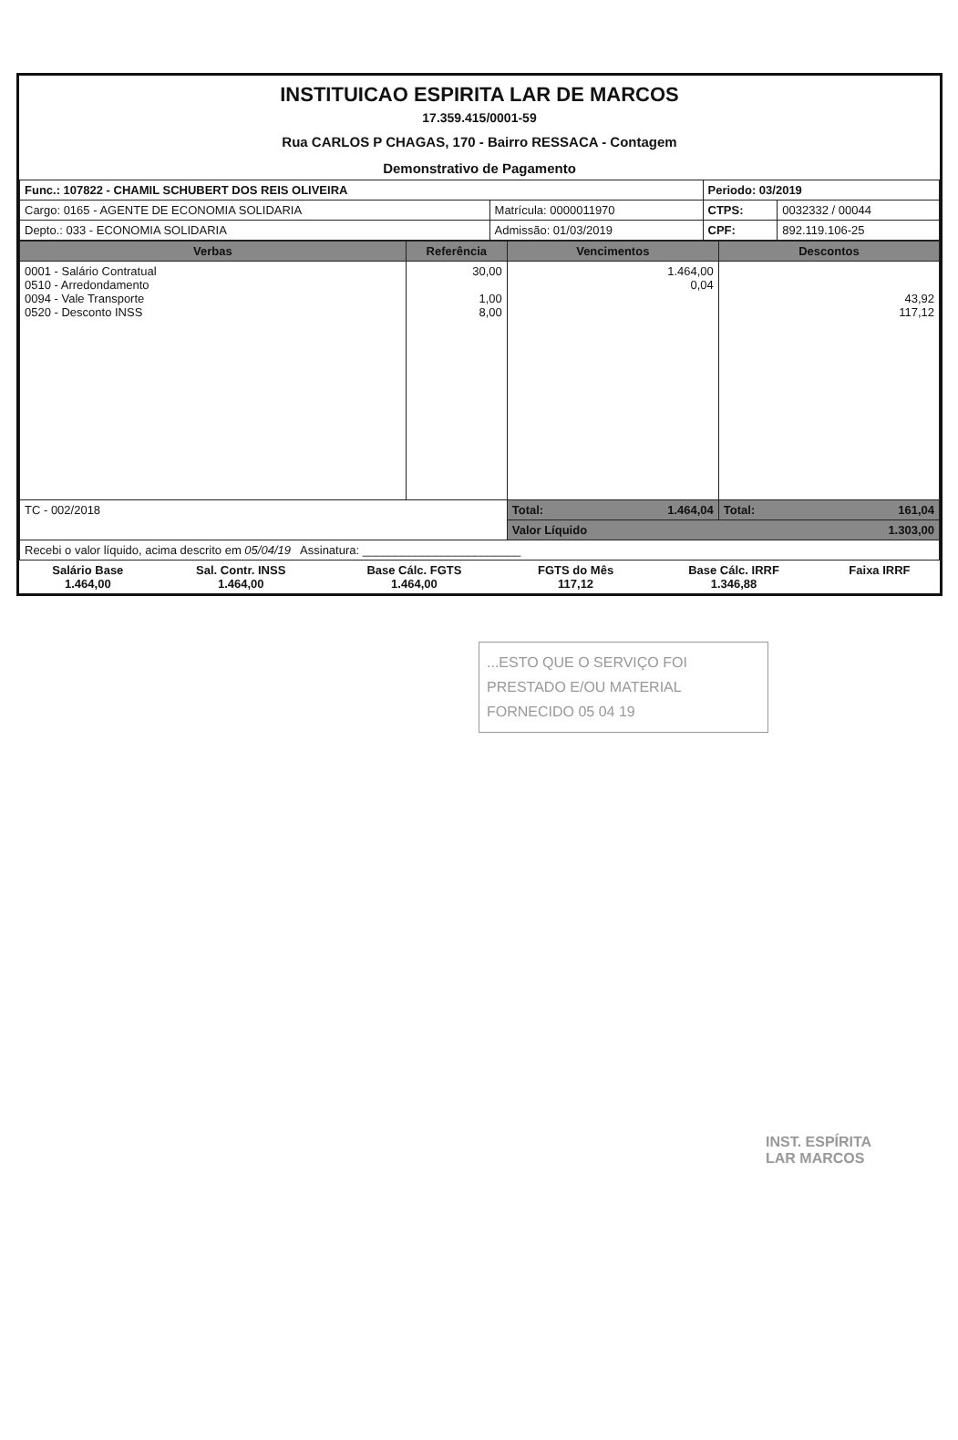INSTITUICAO ESPIRITA LAR DE MARCOS
17.359.415/0001-59
Rua CARLOS P CHAGAS, 170 - Bairro RESSACA - Contagem
Demonstrativo de Pagamento
| Func.: 107822 - CHAMIL SCHUBERT DOS REIS OLIVEIRA | | Periodo: 03/2019 | |
| Cargo: 0165 - AGENTE DE ECONOMIA SOLIDARIA | Matrícula: 0000011970 | CTPS: | 0032332 / 00044 |
| Depto.: 033 - ECONOMIA SOLIDARIA | Admissão: 01/03/2019 | CPF: | 892.119.106-25 |
| Verbas | Referência | Vencimentos | Descontos |
| --- | --- | --- | --- |
| 0001 - Salário Contratual 0510 - Arredondamento 0094 - Vale Transporte 0520 - Desconto INSS | 30,00 1,00 8,00 | 1.464,00 0,04 | 43,92 117,12 |
| TC - 002/2018 | | Total: 1.464,04 | Total: 161,04 |
| | | Valor Líquido 1.303,00 | |
| Recebi o valor líquido, acima descrito em 05/04/19 Assinatura: ________________________ | | | |
| Salário Base 1.464,00 | Sal. Contr. INSS 1.464,00 | Base Cálc. FGTS 1.464,00 | FGTS do Mês 117,12 | Base Cálc. IRRF 1.346,88 | Faixa IRRF |
...ESTO QUE O SERVIÇO FOI
PRESTADO E/OU MATERIAL
FORNECIDO 05 04 19
INST. ESPÍRITA
LAR MARCOS